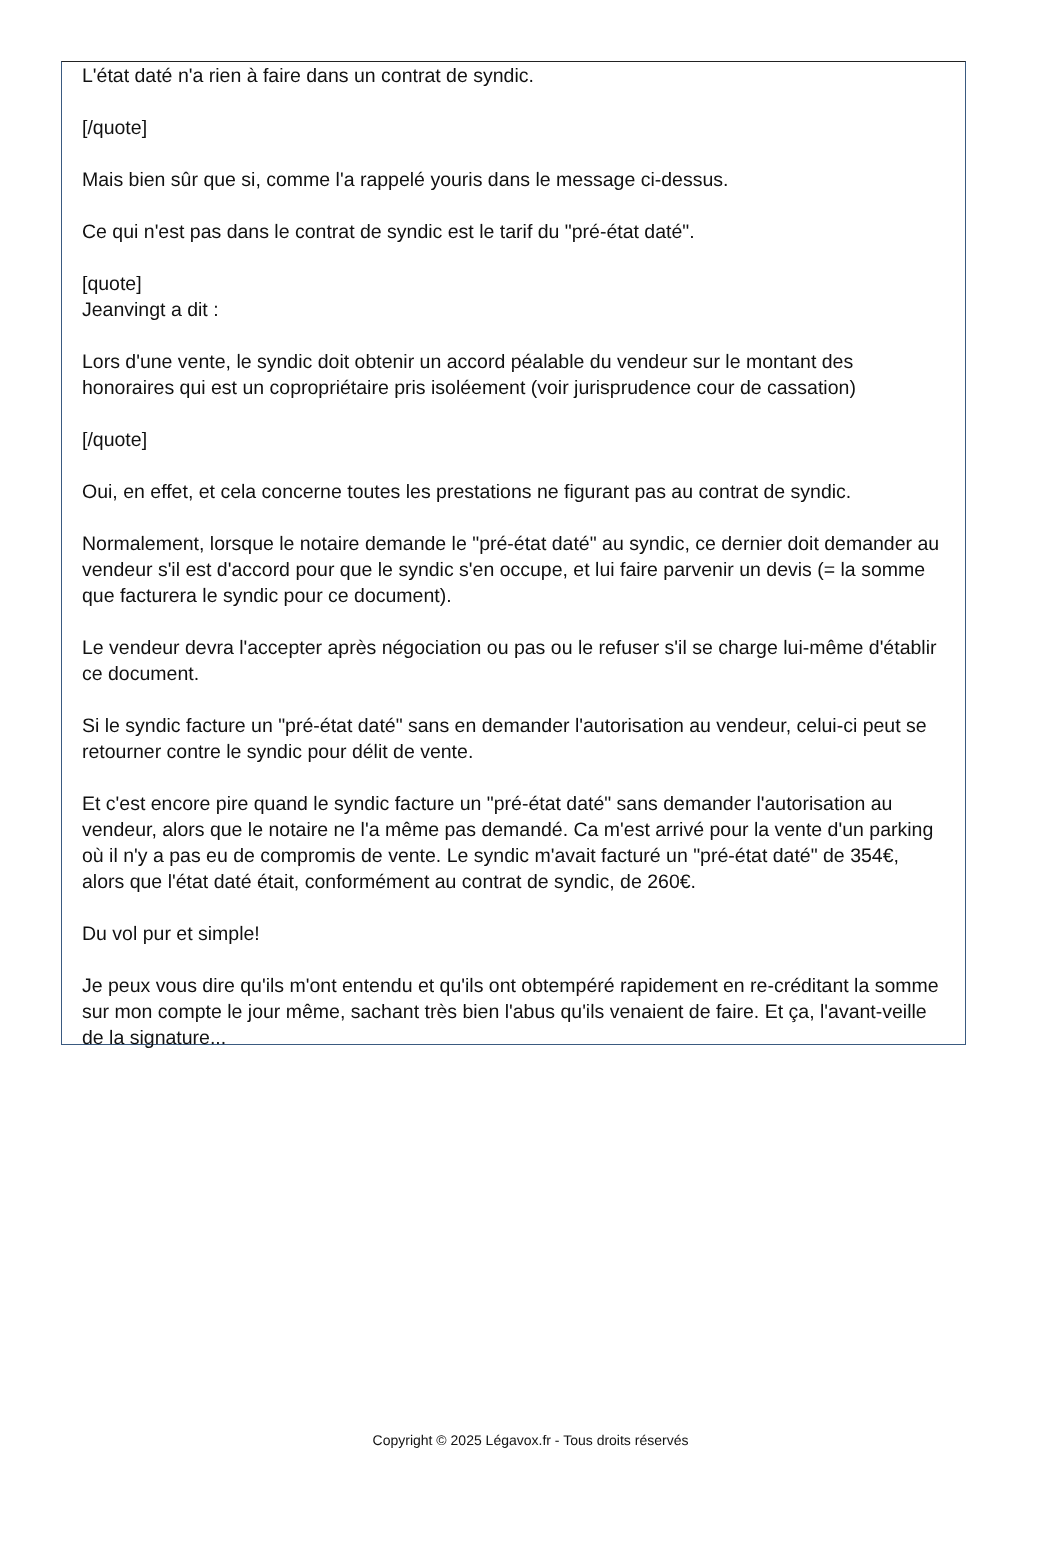L'état daté n'a rien à faire dans un contrat de syndic.
[/quote]
Mais bien sûr que si, comme l'a rappelé youris dans le message ci-dessus.
Ce qui n'est pas dans le contrat de syndic est le tarif du "pré-état daté".
[quote]
Jeanvingt a dit :
Lors d'une vente, le syndic doit obtenir un accord péalable du vendeur sur le montant des honoraires qui est un copropriétaire pris isoléement (voir jurisprudence cour de cassation)
[/quote]
Oui, en effet, et cela concerne toutes les prestations ne figurant pas au contrat de syndic.
Normalement, lorsque le notaire demande le "pré-état daté" au syndic, ce dernier doit demander au vendeur s'il est d'accord pour que le syndic s'en occupe, et lui faire parvenir un devis (= la somme que facturera le syndic pour ce document).
Le vendeur devra l'accepter après négociation ou pas ou le refuser s'il se charge lui-même d'établir ce document.
Si le syndic facture un "pré-état daté" sans en demander l'autorisation au vendeur, celui-ci peut se retourner contre le syndic pour délit de vente.
Et c'est encore pire quand le syndic facture un "pré-état daté" sans demander l'autorisation au vendeur, alors que le notaire ne l'a même pas demandé. Ca m'est arrivé pour la vente d'un parking où il n'y a pas eu de compromis de vente. Le syndic m'avait facturé un "pré-état daté" de 354€, alors que l'état daté était, conformément au contrat de syndic, de 260€.
Du vol pur et simple!
Je peux vous dire qu'ils m'ont entendu et qu'ils ont obtempéré rapidement en re-créditant la somme sur mon compte le jour même, sachant très bien l'abus qu'ils venaient de faire. Et ça, l'avant-veille de la signature...
Copyright © 2025 Légavox.fr - Tous droits réservés